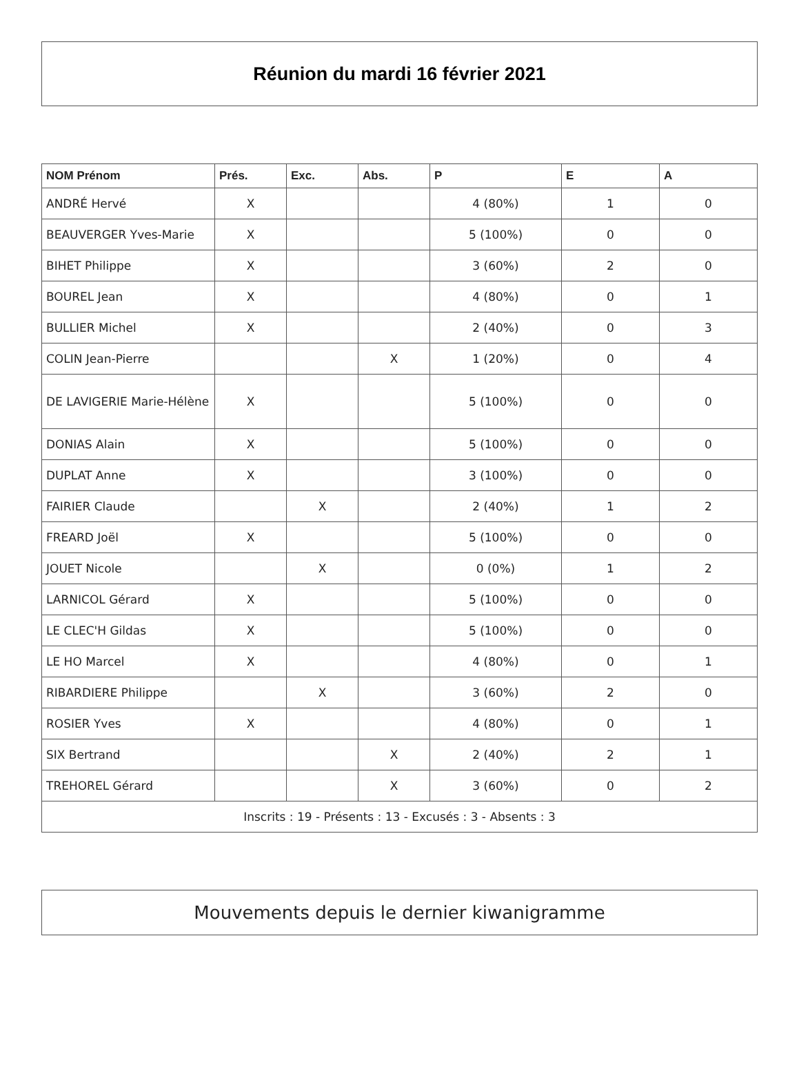Réunion du mardi 16 février 2021
| NOM Prénom | Prés. | Exc. | Abs. | P | E | A |
| --- | --- | --- | --- | --- | --- | --- |
| ANDRÉ Hervé | X | | | 4 (80%) | 1 | 0 |
| BEAUVERGER Yves-Marie | X | | | 5 (100%) | 0 | 0 |
| BIHET Philippe | X | | | 3 (60%) | 2 | 0 |
| BOUREL Jean | X | | | 4 (80%) | 0 | 1 |
| BULLIER Michel | X | | | 2 (40%) | 0 | 3 |
| COLIN Jean-Pierre | | | X | 1 (20%) | 0 | 4 |
| DE LAVIGERIE Marie-Hélène | X | | | 5 (100%) | 0 | 0 |
| DONIAS Alain | X | | | 5 (100%) | 0 | 0 |
| DUPLAT Anne | X | | | 3 (100%) | 0 | 0 |
| FAIRIER Claude | | X | | 2 (40%) | 1 | 2 |
| FREARD Joël | X | | | 5 (100%) | 0 | 0 |
| JOUET Nicole | | X | | 0 (0%) | 1 | 2 |
| LARNICOL Gérard | X | | | 5 (100%) | 0 | 0 |
| LE CLEC'H Gildas | X | | | 5 (100%) | 0 | 0 |
| LE HO Marcel | X | | | 4 (80%) | 0 | 1 |
| RIBARDIERE Philippe | | X | | 3 (60%) | 2 | 0 |
| ROSIER Yves | X | | | 4 (80%) | 0 | 1 |
| SIX Bertrand | | | X | 2 (40%) | 2 | 1 |
| TREHOREL Gérard | | | X | 3 (60%) | 0 | 2 |
| Inscrits : 19 - Présents : 13 - Excusés : 3 - Absents : 3 | | | | | | |
Mouvements depuis le dernier kiwanigramme